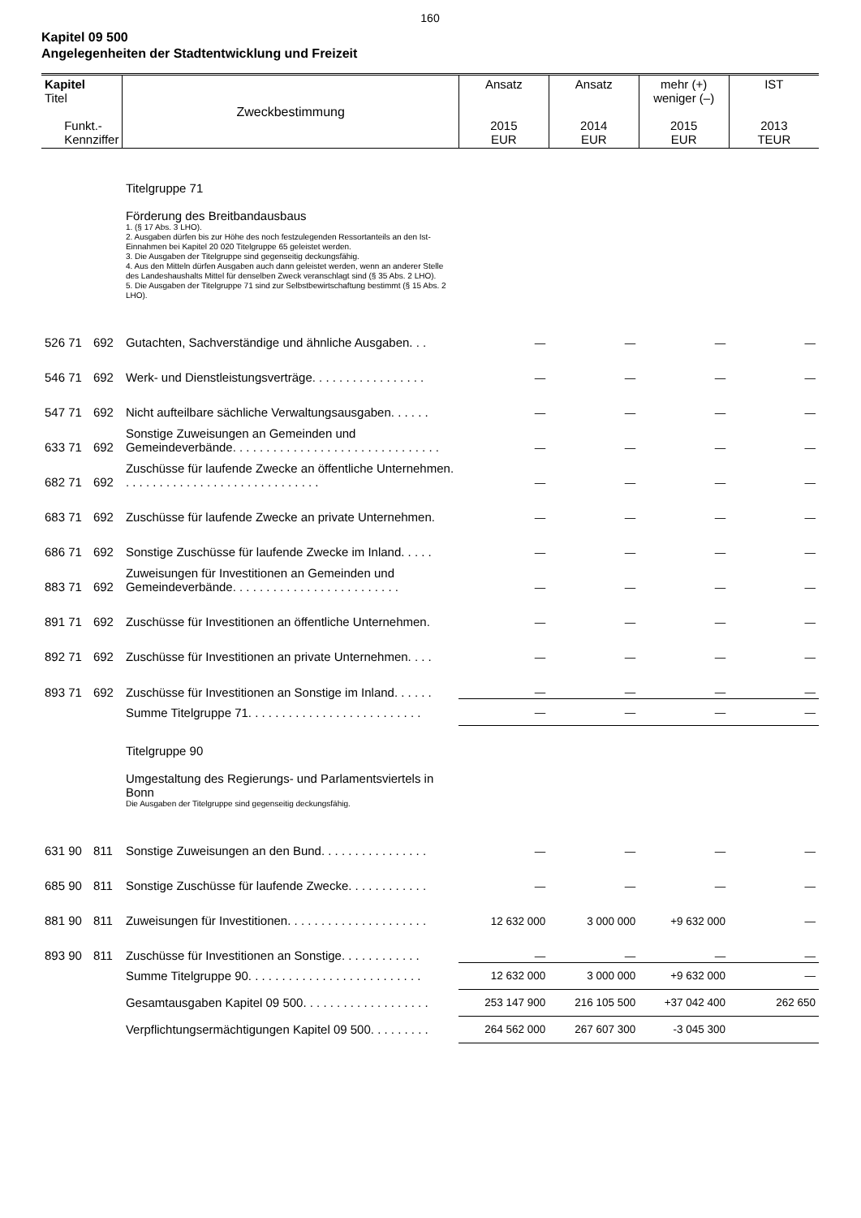160
Kapitel 09 500
Angelegenheiten der Stadtentwicklung und Freizeit
| Kapitel Titel Funkt.- Kennziffer | | Zweckbestimmung | Ansatz 2015 EUR | Ansatz 2014 EUR | mehr (+) weniger (–) 2015 EUR | IST 2013 TEUR |
| --- | --- | --- | --- | --- | --- | --- |
| | | Titelgruppe 71 Förderung des Breitbandausbaus 1. (§ 17 Abs. 3 LHO). 2. Ausgaben dürfen bis zur Höhe des noch festzulegenden Ressortanteils an den Ist-Einnahmen bei Kapitel 20 020 Titelgruppe 65 geleistet werden. 3. Die Ausgaben der Titelgruppe sind gegenseitig deckungsfähig. 4. Aus den Mitteln dürfen Ausgaben auch dann geleistet werden, wenn an anderer Stelle des Landeshaushalts Mittel für denselben Zweck veranschlagt sind (§ 35 Abs. 2 LHO). 5. Die Ausgaben der Titelgruppe 71 sind zur Selbstbewirtschaftung bestimmt (§ 15 Abs. 2 LHO). | | | | |
| 526 71 | 692 | Gutachten, Sachverständige und ähnliche Ausgaben. . . | — | — | — | — |
| 546 71 | 692 | Werk- und Dienstleistungsverträge. . . . . . . . . . . . . . . . . | — | — | — | — |
| 547 71 | 692 | Nicht aufteilbare sächliche Verwaltungsausgaben. . . . . . | — | — | — | — |
| 633 71 | 692 | Sonstige Zuweisungen an Gemeinden und Gemeindeverbände. . . . . . . . . . . . . . . . . . . . . . . . . . . . . . . | — | — | — | — |
| 682 71 | 692 | Zuschüsse für laufende Zwecke an öffentliche Unternehmen. . . . . . . . . . . . . . . . . . . . . . . . . . . . . . | — | — | — | — |
| 683 71 | 692 | Zuschüsse für laufende Zwecke an private Unternehmen. | — | — | — | — |
| 686 71 | 692 | Sonstige Zuschüsse für laufende Zwecke im Inland. . . . . | — | — | — | — |
| 883 71 | 692 | Zuweisungen für Investitionen an Gemeinden und Gemeindeverbände. . . . . . . . . . . . . . . . . . . . . . . . . | — | — | — | — |
| 891 71 | 692 | Zuschüsse für Investitionen an öffentliche Unternehmen. | — | — | — | — |
| 892 71 | 692 | Zuschüsse für Investitionen an private Unternehmen. . . . | — | — | — | — |
| 893 71 | 692 | Zuschüsse für Investitionen an Sonstige im Inland. . . . . . | — | — | — | — |
| | | Summe Titelgruppe 71. . . . . . . . . . . . . . . . . . . . . . . . . . | — | — | — | — |
| | | Titelgruppe 90 Umgestaltung des Regierungs- und Parlamentsviertels in Bonn Die Ausgaben der Titelgruppe sind gegenseitig deckungsfähig. | | | | |
| 631 90 | 811 | Sonstige Zuweisungen an den Bund. . . . . . . . . . . . . . . . | — | — | — | — |
| 685 90 | 811 | Sonstige Zuschüsse für laufende Zwecke. . . . . . . . . . . . | — | — | — | — |
| 881 90 | 811 | Zuweisungen für Investitionen. . . . . . . . . . . . . . . . . . . . . | 12 632 000 | 3 000 000 | +9 632 000 | — |
| 893 90 | 811 | Zuschüsse für Investitionen an Sonstige. . . . . . . . . . . . | — | — | — | — |
| | | Summe Titelgruppe 90. . . . . . . . . . . . . . . . . . . . . . . . . . | 12 632 000 | 3 000 000 | +9 632 000 | — |
| | | Gesamtausgaben Kapitel 09 500. . . . . . . . . . . . . . . . . . . | 253 147 900 | 216 105 500 | +37 042 400 | 262 650 |
| | | Verpflichtungsermächtigungen Kapitel 09 500. . . . . . . . . | 264 562 000 | 267 607 300 | -3 045 300 | |